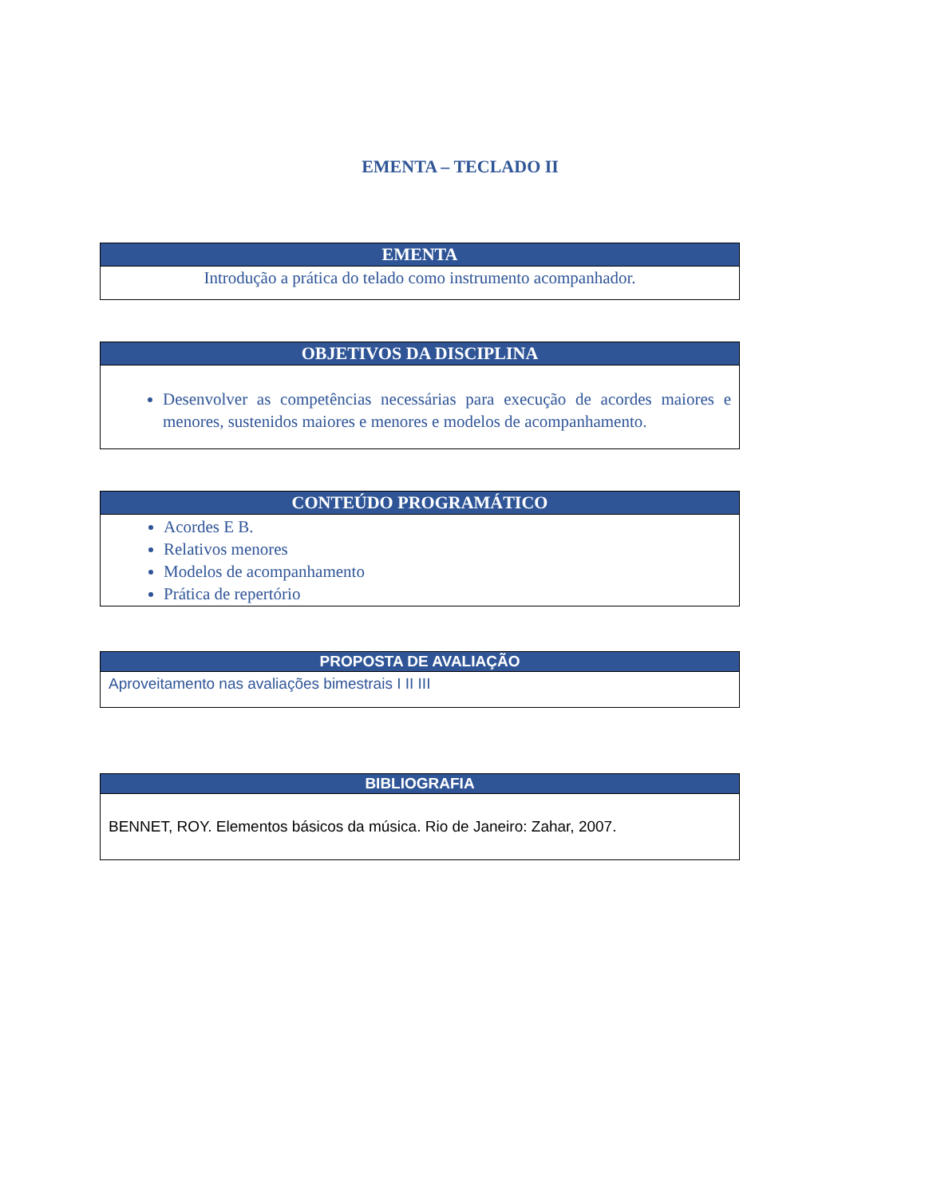EMENTA – TECLADO II
| EMENTA |
| --- |
| Introdução a prática do telado como instrumento acompanhador. |
| OBJETIVOS DA DISCIPLINA |
| --- |
| Desenvolver as competências necessárias para execução de acordes maiores e menores, sustenidos maiores e menores e modelos de acompanhamento. |
| CONTEÚDO PROGRAMÁTICO |
| --- |
| Acordes E B. Relativos menores Modelos de acompanhamento Prática de repertório |
| PROPOSTA DE AVALIAÇÃO |
| --- |
| Aproveitamento nas avaliações bimestrais I II III |
| BIBLIOGRAFIA |
| --- |
| BENNET, ROY. Elementos básicos da música. Rio de Janeiro: Zahar, 2007. |